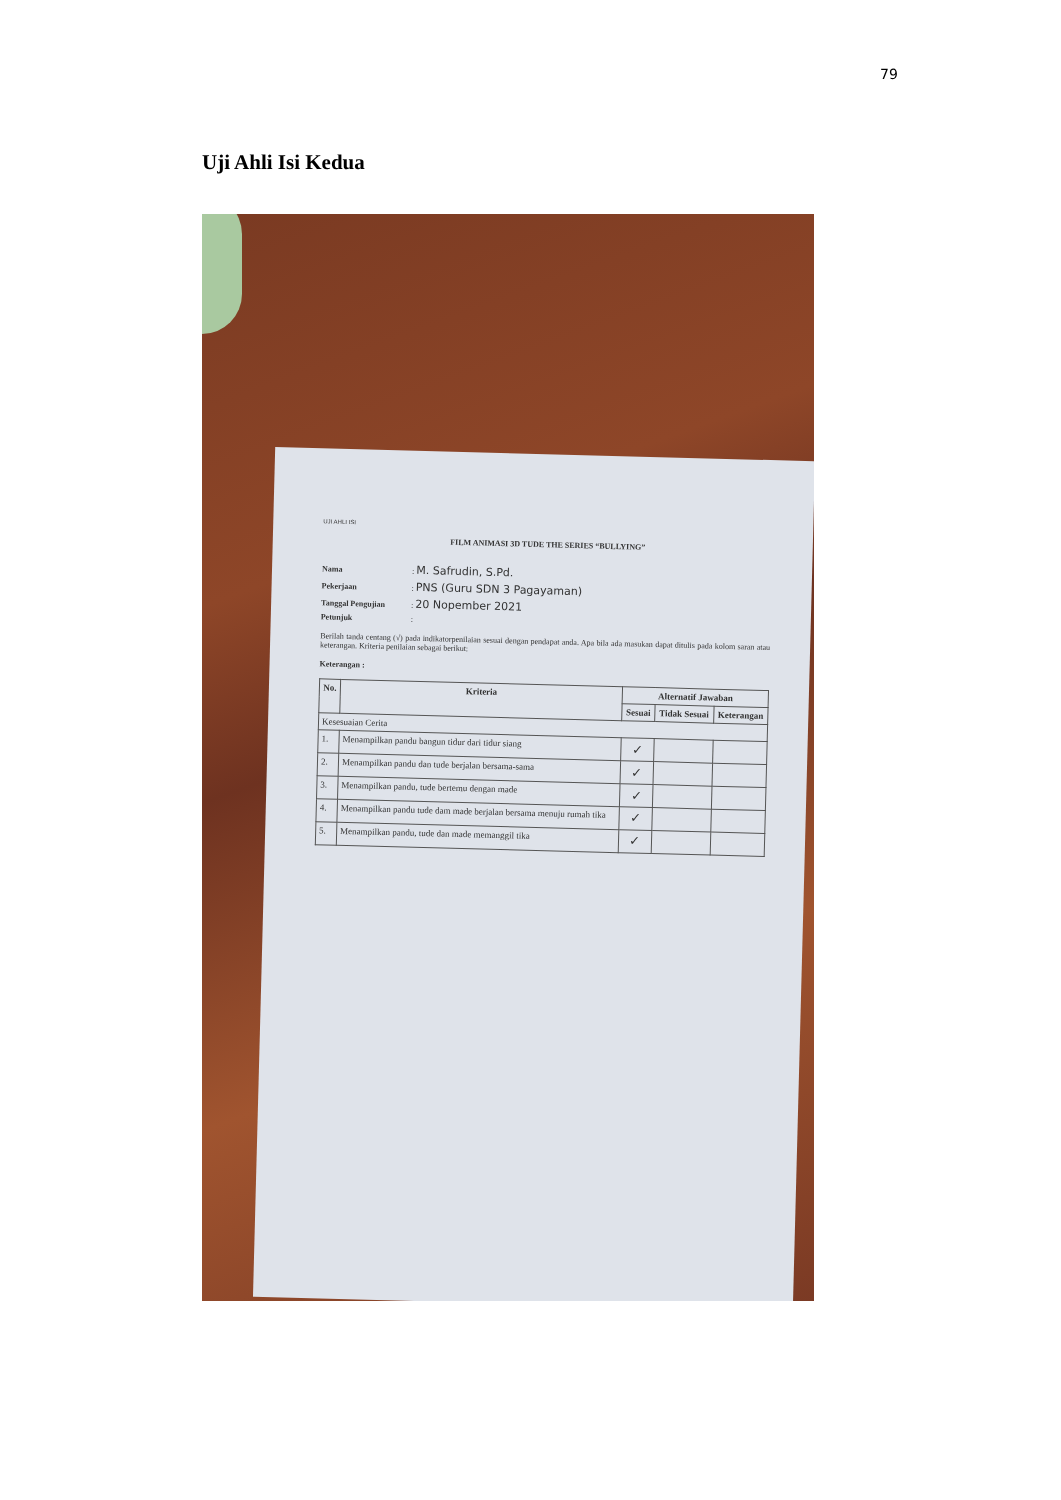79
Uji Ahli Isi Kedua
UJI AHLI ISI
FILM ANIMASI 3D TUDE THE SERIES “BULLYING”
Nama: M. Safrudin, S.Pd.
Pekerjaan: PNS (Guru SDN 3 Pagayaman)
Tanggal Pengujian: 20 Nopember 2021
Petunjuk:
Berilah tanda centang (√) pada indikatorpenilaian sesuai dengan pendapat anda. Apa bila ada masukan dapat ditulis pada kolom saran atau keterangan. Kriteria penilaian sebagai berikut:
Keterangan :
| No. | Kriteria | Alternatif Jawaban | | |
| --- | --- | --- | --- | --- |
| | | Sesuai | Tidak Sesuai | Keterangan |
| Kesesuaian Cerita | | | | |
| 1. | Menampilkan pandu bangun tidur dari tidur siang | ✓ | | |
| 2. | Menampilkan pandu dan tude berjalan bersama-sama | ✓ | | |
| 3. | Menampilkan pandu, tude bertemu dengan made | ✓ | | |
| 4. | Menampilkan pandu tude dam made berjalan bersama menuju rumah tika | ✓ | | |
| 5. | Menampilkan pandu, tude dan made memanggil tika | ✓ | | |